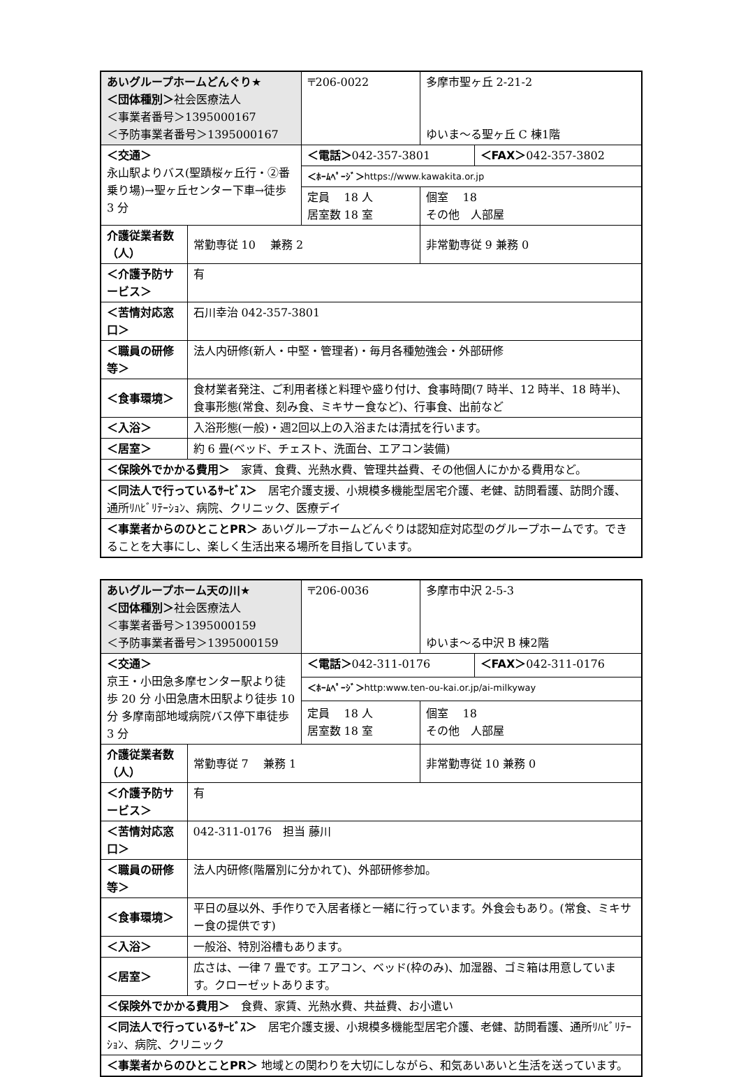| あいグループホームどんぐり★ ＜団体種別＞ 社会医療法人 ＜事業者番号＞1395000167 ＜予防事業者番号＞1395000167 | | 〒206-0022 | 多摩市聖ヶ丘 2-21-2 ゆいま～る聖ヶ丘 C 棟1階 | |
| ＜交通＞ 永山駅よりバス(聖蹟桜ヶ丘行・②番乗り場)→聖ヶ丘センター下車→徒歩 3 分 | | ＜電話＞ 042-357-3801 | | ＜FAX＞ 042-357-3802 |
| | | ＜ﾎｰﾑﾍﾟｰｼﾞ＞ https://www.kawakita.or.jp | | |
| | | 定員 18 人 居室数 18 室 | 個室 18 その他 人部屋 | |
| 介護従業者数（人） | 常勤専従 10 兼務 2 | | 非常勤専従 9 兼務 0 | |
| ＜介護予防サービス＞ | 有 | | | |
| ＜苦情対応窓口＞ | 石川幸治 042-357-3801 | | | |
| ＜職員の研修等＞ | 法人内研修(新人・中堅・管理者)・毎月各種勉強会・外部研修 | | | |
| ＜食事環境＞ | 食材業者発注、ご利用者様と料理や盛り付け、食事時間(7 時半、12 時半、18 時半)、食事形態(常食、刻み食、ミキサー食など)、行事食、出前など | | | |
| ＜入浴＞ | 入浴形態(一般)・週2回以上の入浴または清拭を行います。 | | | |
| ＜居室＞ | 約 6 畳(ベッド、チェスト、洗面台、エアコン装備) | | | |
| ＜保険外でかかる費用＞ 家賃、食費、光熱水費、管理共益費、その他個人にかかる費用など。 | | | | |
| ＜同法人で行っているｻｰﾋﾞｽ＞ 居宅介護支援、小規模多機能型居宅介護、老健、訪問看護、訪問介護、通所ﾘﾊﾋﾞﾘﾃｰｼｮﾝ、病院、クリニック、医療デイ | | | | |
| ＜事業者からのひとことPR＞ あいグループホームどんぐりは認知症対応型のグループホームです。できることを大事にし、楽しく生活出来る場所を目指しています。 | | | | |
| あいグループホーム天の川★ ＜団体種別＞ 社会医療法人 ＜事業者番号＞1395000159 ＜予防事業者番号＞1395000159 | | 〒206-0036 | 多摩市中沢 2-5-3 ゆいま～る中沢 B 棟2階 | |
| ＜交通＞ 京王・小田急多摩センター駅より徒歩 20 分 小田急唐木田駅より徒歩 10 分 多摩南部地域病院バス停下車徒歩 3 分 | | ＜電話＞ 042-311-0176 | | ＜FAX＞ 042-311-0176 |
| | | ＜ﾎｰﾑﾍﾟｰｼﾞ＞ http:www.ten-ou-kai.or.jp/ai-milkyway | | |
| | | 定員 18 人 居室数 18 室 | 個室 18 その他 人部屋 | |
| 介護従業者数（人） | 常勤専従 7 兼務 1 | | 非常勤専従 10 兼務 0 | |
| ＜介護予防サービス＞ | 有 | | | |
| ＜苦情対応窓口＞ | 042-311-0176 担当 藤川 | | | |
| ＜職員の研修等＞ | 法人内研修(階層別に分かれて)、外部研修参加。 | | | |
| ＜食事環境＞ | 平日の昼以外、手作りで入居者様と一緒に行っています。外食会もあり。(常食、ミキサー食の提供です) | | | |
| ＜入浴＞ | 一般浴、特別浴槽もあります。 | | | |
| ＜居室＞ | 広さは、一律 7 畳です。エアコン、ベッド(枠のみ)、加湿器、ゴミ箱は用意しています。クローゼットあります。 | | | |
| ＜保険外でかかる費用＞ 食費、家賃、光熱水費、共益費、お小遣い | | | | |
| ＜同法人で行っているｻｰﾋﾞｽ＞ 居宅介護支援、小規模多機能型居宅介護、老健、訪問看護、通所ﾘﾊﾋﾞﾘﾃｰｼｮﾝ、病院、クリニック | | | | |
| ＜事業者からのひとことPR＞ 地域との関わりを大切にしながら、和気あいあいと生活を送っています。 | | | | |